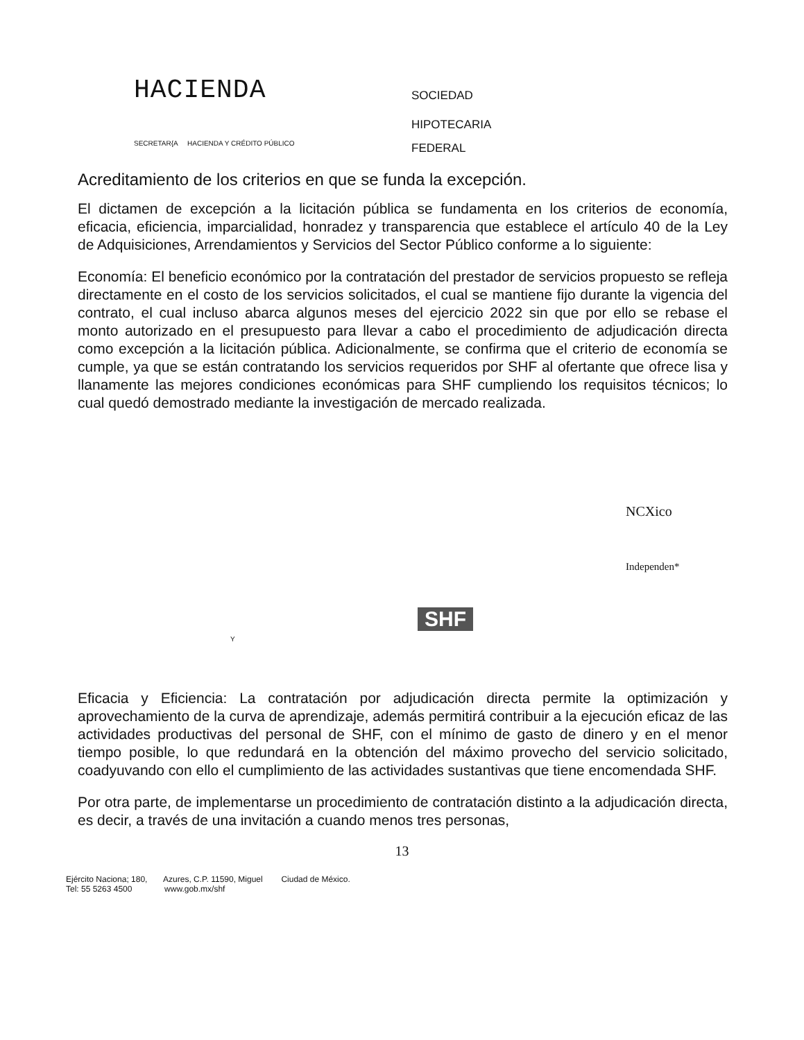HACIENDA
SECRETAR{A HACIENDA Y CRÉDITO PÚBLICO
SOCIEDAD
HIPOTECARIA
FEDERAL
Acreditamiento de los criterios en que se funda la excepción.
El dictamen de excepción a la licitación pública se fundamenta en los criterios de economía, eficacia, eficiencia, imparcialidad, honradez y transparencia que establece el artículo 40 de la Ley de Adquisiciones, Arrendamientos y Servicios del Sector Público conforme a lo siguiente:
Economía: El beneficio económico por la contratación del prestador de servicios propuesto se refleja directamente en el costo de los servicios solicitados, el cual se mantiene fijo durante la vigencia del contrato, el cual incluso abarca algunos meses del ejercicio 2022 sin que por ello se rebase el monto autorizado en el presupuesto para llevar a cabo el procedimiento de adjudicación directa como excepción a la licitación pública. Adicionalmente, se confirma que el criterio de economía se cumple, ya que se están contratando los servicios requeridos por SHF al ofertante que ofrece lisa y llanamente las mejores condiciones económicas para SHF cumpliendo los requisitos técnicos; lo cual quedó demostrado mediante la investigación de mercado realizada.
NCXico
Independen*
Y
SHF
Eficacia y Eficiencia: La contratación por adjudicación directa permite la optimización y aprovechamiento de la curva de aprendizaje, además permitirá contribuir a la ejecución eficaz de las actividades productivas del personal de SHF, con el mínimo de gasto de dinero y en el menor tiempo posible, lo que redundará en la obtención del máximo provecho del servicio solicitado, coadyuvando con ello el cumplimiento de las actividades sustantivas que tiene encomendada SHF.
Por otra parte, de implementarse un procedimiento de contratación distinto a la adjudicación directa, es decir, a través de una invitación a cuando menos tres personas,
13
Ejército Naciona; 180, Azures, C.P. 11590, Miguel Ciudad de México.
Tel: 55 5263 4500 www.gob.mx/shf